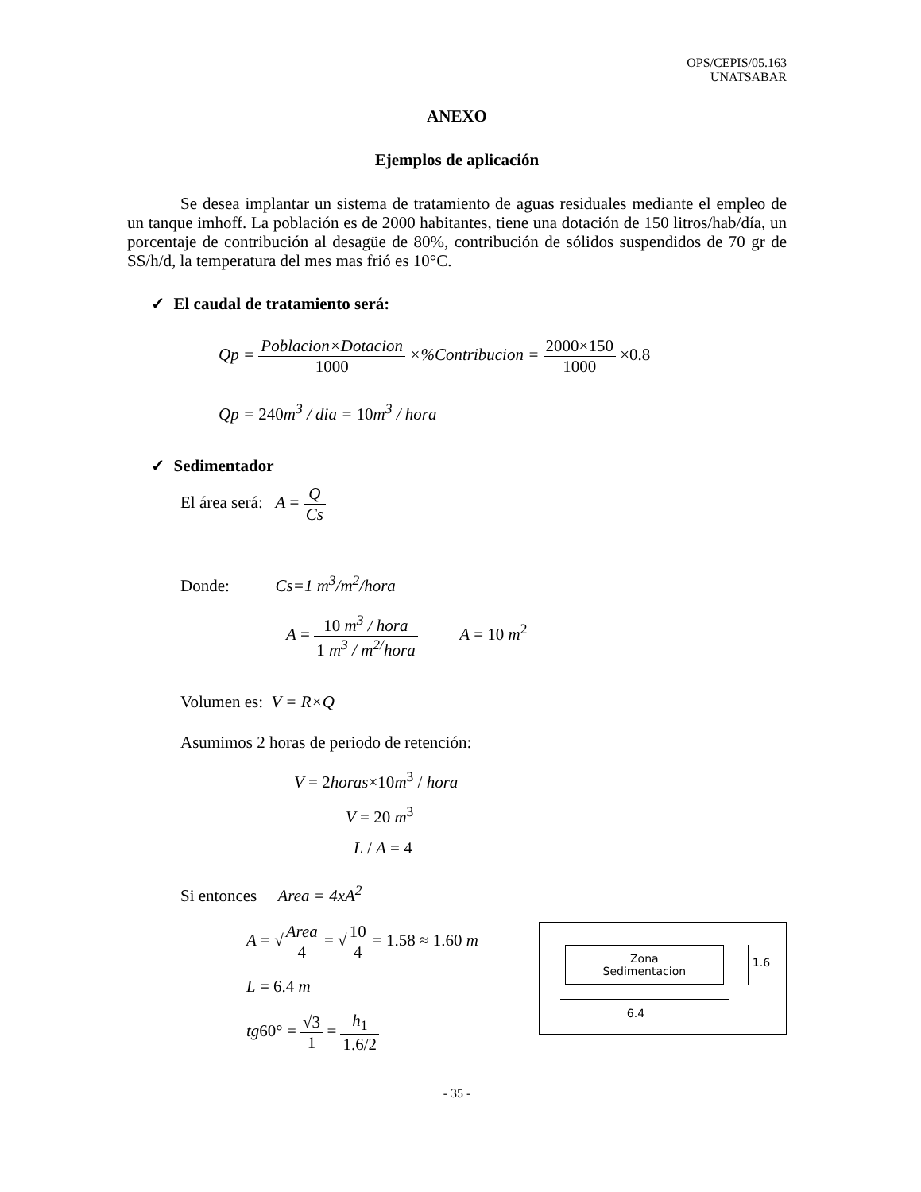OPS/CEPIS/05.163
UNATSABAR
ANEXO
Ejemplos de aplicación
Se desea implantar un sistema de tratamiento de aguas residuales mediante el empleo de un tanque imhoff. La población es de 2000 habitantes, tiene una dotación de 150 litros/hab/día, un porcentaje de contribución al desagüe de 80%, contribución de sólidos suspendidos de 70 gr de SS/h/d, la temperatura del mes mas frió es 10°C.
✓ El caudal de tratamiento será:
Qp = Poblacion×Dotacion 1000 ×%Contribucion = 2000×150 1000 ×0.8
Qp = 240m<sup>3</sup> / dia = 10m<sup>3</sup> / hora
✓ Sedimentador
El área será: A = Q Cs
Donde: Cs=1 m<sup>3</sup>/m<sup>2</sup>/hora
A = 10 m<sup>3</sup> / hora 1 m<sup>3</sup> / m<sup>2/</sup>hora A = 10 m<sup>2</sup>
Volumen es: V = R×Q
Asumimos 2 horas de periodo de retención:
V = 2horas×10m<sup>3</sup> / hora
V = 20 m<sup>3</sup>
L / A = 4
Si entonces Area = 4xA<sup>2</sup>
A = √Area 4 = √10 4 = 1.58 ≈ 1.60 m
L = 6.4 m
tg60° = √3 1 = h<sub>1</sub> 1.6/2
Zona
Sedimentacion
1.6
6.4
- 35 -